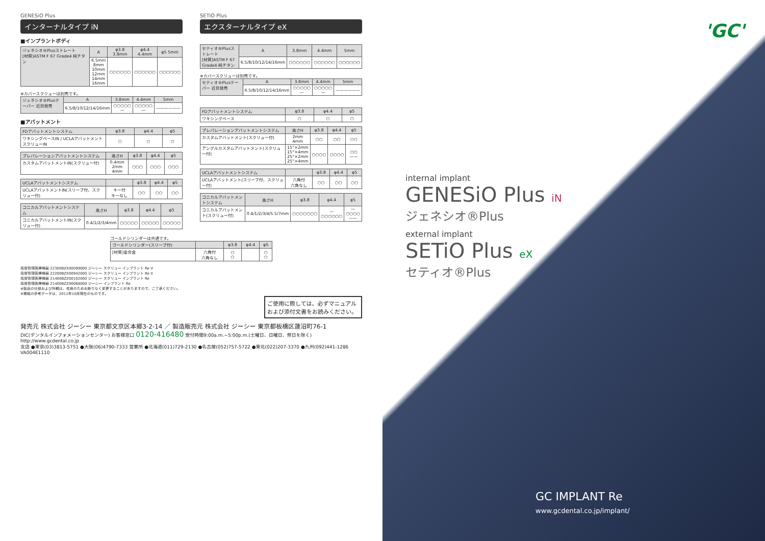GENESiO Plus
インターナルタイプ iN
■インプラントボディ
| ジェネシオ®Plusストレート [材質]ASTM F 67 Grade4 純チタン | A | φ3.8 3.8mm | φ4.4 4.4mm | φ5 5mm |
| --- | --- | --- | --- | --- |
| | 6.5mm 8mm 10mm 12mm 14mm 16mm | ○○○○○○ | ○○○○○○ | ○○○○○○ |
※カバースクリューは別売です。
| ジェネシオ®Plusテーパー 近日発売 | A | 3.8mm | 4.4mm | 5mm |
| --- | --- | --- | --- | --- |
| | 6.5/8/10/12/14/16mm | ○○○○○— | ○○○○○— | —————— |
■アバットメント
| FDアバットメントシステム | φ3.8 | φ4.4 | φ5 |
| --- | --- | --- | --- |
| ワキシングベースIN / UCLAアバットメントスクリューIN | ○ | ○ | ○ |
| プレパレーションアバットメントシステム | 高さH | φ3.8 | φ4.4 | φ5 |
| --- | --- | --- | --- | --- |
| カスタムアバットメントIN(スクリュー付) | 0.4mm 2mm 4mm | ○○○ | ○○○ | ○○○ |
| UCLAアバットメントシステム | | φ3.8 | φ4.4 | φ5 |
| --- | --- | --- | --- | --- |
| UCLAアバットメントIN(スリーブ付、スクリュー付) | キー付 キーなし | ○○ | ○○ | ○○ |
| コニカルアバットメントシステム | 高さH | φ3.8 | φ4.4 | φ5 |
| --- | --- | --- | --- | --- |
| コニカルアバットメントIN(スクリュー付) | 0.4/1/2/3/4mm | ○○○○○ | ○○○○○ | ○○○○○ |
SETiO Plus
エクスターナルタイプ eX
| セティオ®Plusストレート [材質]ASTM F 67 Grade4 純チタン | A | 3.8mm | 4.4mm | 5mm |
| --- | --- | --- | --- | --- |
| | 6.5/8/10/12/14/16mm | ○○○○○○ | ○○○○○○ | ○○○○○○ |
※カバースクリューは別売です。
| セティオ®Plusテーパー 近日発売 | A | 3.8mm | 4.4mm | 5mm |
| --- | --- | --- | --- | --- |
| | 6.5/8/10/12/14/16mm | ○○○○○— | ○○○○○— | —————— |
| FDアバットメントシステム | φ3.8 | φ4.4 | φ5 |
| --- | --- | --- | --- |
| ワキシングベース | ○ | ○ | ○ |
| プレパレーションアバットメントシステム | 高さH | φ3.8 | φ4.4 | φ5 |
| --- | --- | --- | --- | --- |
| カスタムアバットメント(スクリュー付) | 2mm 4mm | ○○ | ○○ | ○○ |
| アングルカスタムアバットメント(スクリュー付) | 15°×2mm 15°×4mm 25°×2mm 25°×4mm | ○○○○ | ○○○○ | ○○—— |
| UCLAアバットメントシステム | | φ3.8 | φ4.4 | φ5 |
| --- | --- | --- | --- | --- |
| UCLAアバットメント(スリーブ付、スクリュー付) | 六角付 六角なし | ○○ | ○○ | ○○ |
| コニカルアバットメントシステム | 高さH | φ3.8 | φ4.4 | φ5 |
| --- | --- | --- | --- | --- |
| コニカルアバットメント(スクリュー付) | 0.4/1/2/3/4/5.5/7mm | ○○○○○○○ | —○○○○○○ | —○○○○—— |
ゴールドシリンダーは共通です。
| ゴールドシリンダー(スリーブ付) | | φ3.8 | φ4.4 | φ5 |
| --- | --- | --- | --- | --- |
| [材質]金合金 | 六角付 六角なし | ○ ○ | | ○ ○ |
高度管理医療機器 22300BZX00099000 ジーシー スクリュー インプラント Re V
高度管理医療機器 22200BZX00942000 ジーシー スクリュー インプラント Re II
高度管理医療機器 21400BZZ00102000 ジーシー スクリュー インプラント Re
高度管理医療機器 21400BZZ00068000 ジーシー インプラント Re
※製品の仕様および外観は、改良のためお断りなく変更することがありますので、ご了承ください。
※掲載の参考データは、2011年10月現在のものです。
ご使用に際しては、必ずマニュアルおよび添付文書をお読みください。
発売元 株式会社 ジーシー 東京都文京区本郷3-2-14 ／ 製造販売元 株式会社 ジーシー 東京都板橋区蓮沼町76-1
DIC(デンタルインフォメーションセンター) お客様窓口 0120-416480 受付時間9:00a.m.~5:00p.m.(土曜日、日曜日、祭日を除く) http://www.gcdental.co.jp
支店 ●東京(03)3813-5751 ●大阪(06)4790-7333 営業所 ●北海道(011)729-2130 ●名古屋(052)757-5722 ●東北(022)207-3370 ●九州(092)441-1286 VA004E1110
'GC'
internal implant
GENESiO Plus iN
ジェネシオ®Plus
external implant
SETiO Plus eX
セティオ®Plus
GC IMPLANT Re
www.gcdental.co.jp/implant/